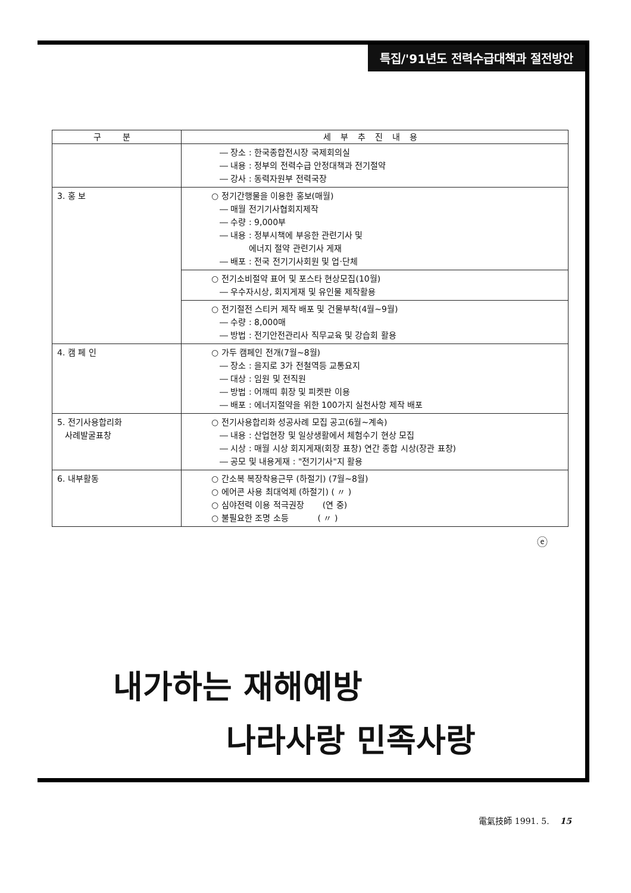특집/'91년도 전력수급대책과 절전방안
| 구 분 | 세부추진내용 |
| --- | --- |
| | ― 장소 : 한국종합전시장 국제회의실 ― 내용 : 정부의 전력수급 안정대책과 전기절약 ― 강사 : 동력자원부 전력국장 |
| 3. 홍 보 | ○ 정기간행물을 이용한 홍보(매월) ― 매월 전기기사협회지제작 ― 수량 : 9,000부 ― 내용 : 정부시책에 부응한 관련기사 및 에너지 절약 관련기사 게재 ― 배포 : 전국 전기기사회원 및 업·단체 |
| | ○ 전기소비절약 표어 및 포스타 현상모집(10월) ― 우수자시상, 회지게재 및 유인물 제작활용 |
| | ○ 전기절전 스티커 제작 배포 및 건물부착(4월~9월) ― 수량 : 8,000매 ― 방법 : 전기안전관리사 직무교육 및 강습회 활용 |
| 4. 캠 페 인 | ○ 가두 캠페인 전개(7월~8월) ― 장소 : 을지로 3가 전철역등 교통요지 ― 대상 : 임원 및 전직원 ― 방법 : 어깨띠 휘장 및 피켓판 이용 ― 배포 : 에너지절약을 위한 100가지 실천사항 제작 배포 |
| 5. 전기사용합리화 사례발굴표창 | ○ 전기사용합리화 성공사례 모집 공고(6월~계속) ― 내용 : 산업현장 및 일상생활에서 체험수기 현상 모집 ― 시상 : 매월 시상 회지게재(회장 표창) 연간 종합 시상(장관 표창) ― 공모 및 내용게재 : "전기기사"지 활용 |
| 6. 내부활동 | ○ 간소복 복장착용근무 (하절기) (7월~8월) ○ 에어콘 사용 최대억제 (하절기) ( 〃 ) ○ 심야전력 이용 적극권장 (연 중) ○ 불필요한 조명 소등 ( 〃 ) |
ⓔ
내가하는 재해예방
나라사랑 민족사랑
電氣技師 1991. 5. 15